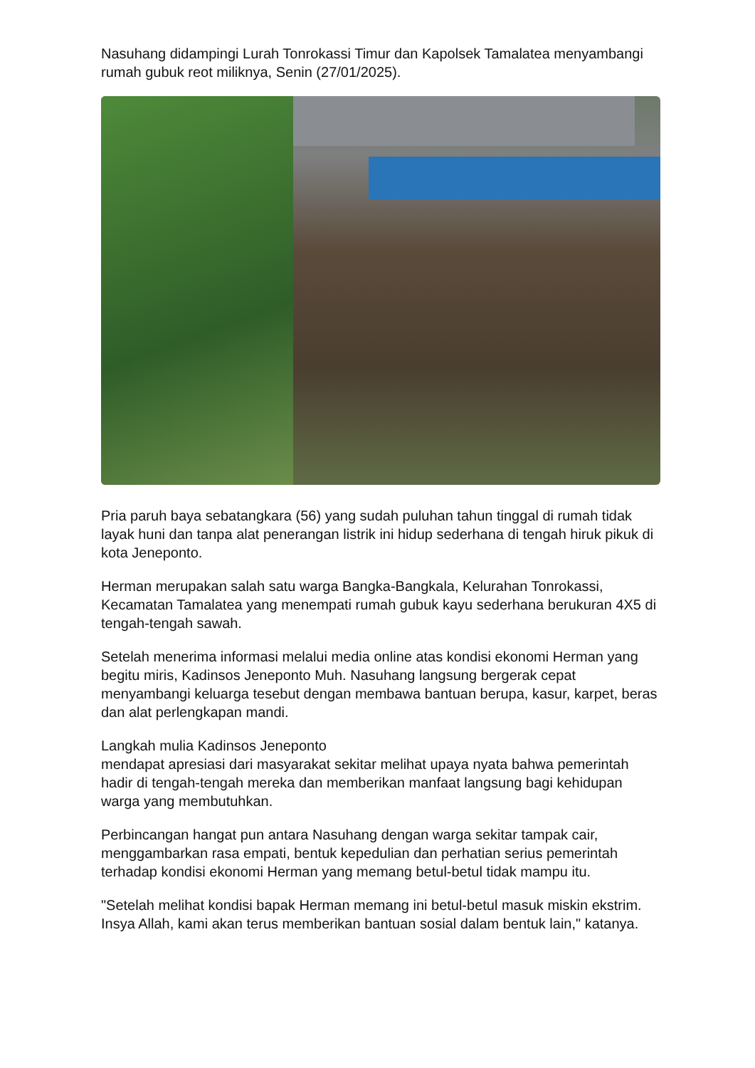Nasuhang didampingi Lurah Tonrokassi Timur dan Kapolsek Tamalatea menyambangi rumah gubuk reot miliknya, Senin (27/01/2025).
Pria paruh baya sebatangkara (56) yang sudah puluhan tahun tinggal di rumah tidak layak huni dan tanpa alat penerangan listrik ini hidup sederhana di tengah hiruk pikuk di kota Jeneponto.
Herman merupakan salah satu warga Bangka-Bangkala, Kelurahan Tonrokassi, Kecamatan Tamalatea yang menempati rumah gubuk kayu sederhana berukuran 4X5 di tengah-tengah sawah.
Setelah menerima informasi melalui media online atas kondisi ekonomi Herman yang begitu miris, Kadinsos Jeneponto Muh. Nasuhang langsung bergerak cepat menyambangi keluarga tesebut dengan membawa bantuan berupa, kasur, karpet, beras dan alat perlengkapan mandi.
Langkah mulia Kadinsos Jeneponto
mendapat apresiasi dari masyarakat sekitar melihat upaya nyata bahwa pemerintah hadir di tengah-tengah mereka dan memberikan manfaat langsung bagi kehidupan warga yang membutuhkan.
Perbincangan hangat pun antara Nasuhang dengan warga sekitar tampak cair, menggambarkan rasa empati, bentuk kepedulian dan perhatian serius pemerintah terhadap kondisi ekonomi Herman yang memang betul-betul tidak mampu itu.
"Setelah melihat kondisi bapak Herman memang ini betul-betul masuk miskin ekstrim. Insya Allah, kami akan terus memberikan bantuan sosial dalam bentuk lain," katanya.